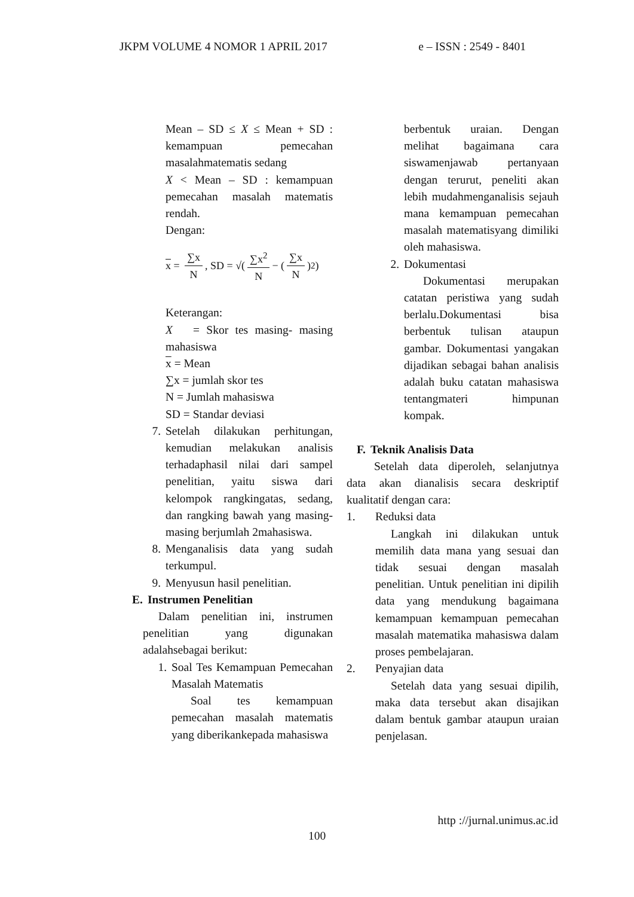JKPM VOLUME 4 NOMOR 1 APRIL 2017 e – ISSN : 2549 - 8401
Mean – SD ≤ X ≤ Mean + SD : kemampuan pemecahan masalahmatematis sedang
X < Mean – SD : kemampuan pemecahan masalah matematis rendah.
Dengan:
x = ∑x N, SD = √(∑x<sup>2</sup> N − (∑x N)<sup>2</sup>)
Keterangan:
X = Skor tes masing- masing mahasiswa
x = Mean
∑x = jumlah skor tes
N = Jumlah mahasiswa
SD = Standar deviasi
7. Setelah dilakukan perhitungan, kemudian melakukan analisis terhadaphasil nilai dari sampel penelitian, yaitu siswa dari kelompok rangkingatas, sedang, dan rangking bawah yang masing- masing berjumlah 2mahasiswa.
8. Menganalisis data yang sudah terkumpul.
9. Menyusun hasil penelitian.
E. Instrumen Penelitian
Dalam penelitian ini, instrumen penelitian yang digunakan adalahsebagai berikut:
1.
Soal Tes Kemampuan Pemecahan Masalah Matematis
Soal tes kemampuan pemecahan masalah matematis yang diberikankepada mahasiswa
berbentuk uraian. Dengan melihat bagaimana cara siswamenjawab pertanyaan dengan terurut, peneliti akan lebih mudahmenganalisis sejauh mana kemampuan pemecahan masalah matematisyang dimiliki oleh mahasiswa.
2. Dokumentasi
Dokumentasi merupakan catatan peristiwa yang sudah berlalu.Dokumentasi bisa berbentuk tulisan ataupun gambar. Dokumentasi yangakan dijadikan sebagai bahan analisis adalah buku catatan mahasiswa tentangmateri himpunan kompak.
F. Teknik Analisis Data
Setelah data diperoleh, selanjutnya data akan dianalisis secara deskriptif kualitatif dengan cara:
1. Reduksi data
Langkah ini dilakukan untuk memilih data mana yang sesuai dan tidak sesuai dengan masalah penelitian. Untuk penelitian ini dipilih data yang mendukung bagaimana kemampuan kemampuan pemecahan masalah matematika mahasiswa dalam proses pembelajaran.
2. Penyajian data
Setelah data yang sesuai dipilih, maka data tersebut akan disajikan dalam bentuk gambar ataupun uraian penjelasan.
http ://jurnal.unimus.ac.id
100